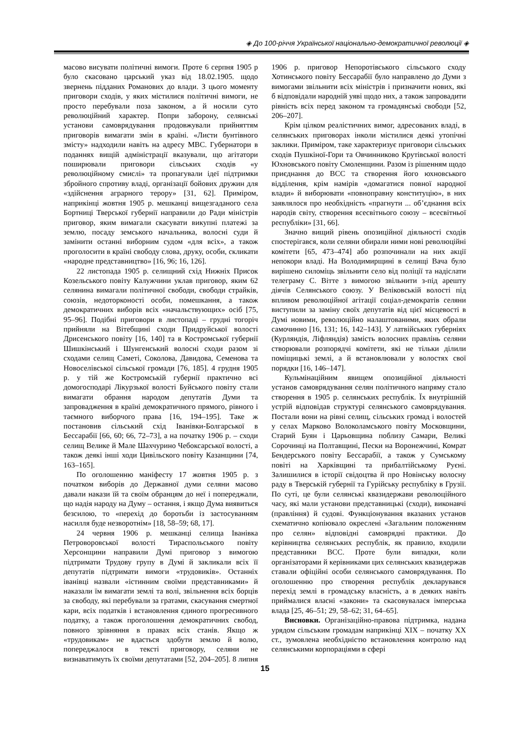◈ До 100-річчя Української національно-демократичної революції ◈
масово висувати політичні вимоги. Проте 6 серпня 1905 р було скасовано царський указ від 18.02.1905. щодо звернень підданих Романових до влади. З цього моменту приговори сходів, у яких містилися політичні вимоги, не просто перебували поза законом, а й носили суто революційний характер. Попри заборону, селянські установи самоврядування продовжували прийняттям приговорів вимагати змін в країні. «Листи бунтівного змісту» надходили навіть на адресу МВС. Губернатори в поданнях вищій адміністрації вказували, що агітатори поширювали приговори сільських сходів «у революційному смислі» та пропагували ідеї підтримки збройного спротиву владі, організації бойових дружин для «здійснення аграрного терору» [31, 62]. Приміром, наприкінці жовтня 1905 р. мешканці вищезгаданого села Бортниці Тверської губернії направили до Ради міністрів приговор, яким вимагали скасувати викупні платежі за землю, посаду земського начальника, волосні суди й замінити останні виборним судом «для всіх», а також проголосити в країні свободу слова, друку, особи, скликати «народне представництво» [16, 96; 16, 126].
22 листопада 1905 р. селищний схід Нижніх Присок Козельського повіту Калужчини уклав приговор, яким 62 селянина вимагали політичної свободи, свободи страйків, союзів, недоторконості особи, помешкання, а також демократичних виборів всіх «начальствующих» осіб [75, 95–96]. Подібні приговори в листопаді – грудні тогоріч прийняли на Вітебщині сходи Придруйської волості Дрисенського повіту [16, 140] та в Костромської губернії Шишкінський і Шунгенський волосні сходи разом зі сходами селищ Саметі, Соколова, Давидова, Семенова та Новоселівської сільської громади [76, 185]. 4 грудня 1905 р. у тій же Костромській губернії практично всі домогосподарі Лікурзької волості Буйського повіту стали вимагати обрання народом депутатів Думи та запровадження в країні демократичного прямого, рівного і таємного виборчого права [16, 194–195]. Таке ж постановив сільський схід Іванівки-Болгарської в Бессарабії [66, 60; 66, 72–73], а на початку 1906 р. – сходи селищ Велике й Мале Шахчурино Чебоксарської волості, а також деякі інші ходи Цивільского повіту Казанщини [74, 163–165].
По оголошенню маніфесту 17 жовтня 1905 р. з початком виборів до Державної думи селяни масово давали накази їй та своїм обранцям до неї і попереджали, що надія народу на Думу – остання, і якщо Дума виявиться безсилою, то «перехід до боротьби із застосуванням насилля буде незворотнім» [18, 58–59; 68, 17].
24 червня 1906 р. мешканці селища Іванівка Петроворовської волості Тираспольського повіту Херсонщини направили Думі приговор з вимогою підтримати Трудову групу в Думі й закликали всіх її депутатів підтримати вимоги «трудовиків». Останніх іванівці назвали «істинним своїми представниками» й наказали їм вимагати землі та волі, звільнення всіх борців за свободу, які перебували за гратами, скасування смертної кари, всіх податків і встановлення єдиного прогресивного податку, а також проголошення демократичних свобод, повного зрівняння в правах всіх станів. Якщо ж «трудовикам» не вдасться здобути землю й волю, попереджалося в тексті приговору, селяни не визнаватимуть їх своїми депутатами [52, 204–205]. 8 липня 1906 р. приговор Непоротівського сільського сходу Хотинського повіту Бессарабії було направлено до Думи з вимогами звільнити всіх міністрів і призначити нових, які б відповідали народній уяві щодо них, а також запровадити рівність всіх перед законом та громадянські свободи [52, 206–207].
Крім цілком реалістичних вимог, адресованих владі, в селянських приговорах інколи містилися деякі утопічні заклики. Приміром, таке характеризує приговори сільських сходів Пушкіної-Гори та Овчинниково Крутівської волості Юхновського повіту Смоленщини. Разом із рішенням щодо приєднання до ВСС та створення його юхновського відділення, крім намірів «домагатися повної народної влади» й виборювати «повноправну конституцію», в них заявлялося про необхідність «прагнути ... об’єднання всіх народів світу, створення всесвітнього союзу – всесвітньої республіки» [31, 66].
Значно вищий рівень опозиційної діяльності сходів спостерігався, коли селяни обирали ними нові революційні комітети [65, 473–474] або розпочинали на них акції непокори владі. На Володимирщині в селищі Вача було вирішено силоміць звільнити село від поліції та надіслати телеграму С. Вітте з вимогою звільнити з-під арешту діячів Селянського союзу. У Веліковській волості під впливом революційної агітації соціал-демократів селяни виступили за заміну своїх депутатів від цієї місцевості в Думі новими, революційно налаштованими, яких обрали самочинно [16, 131; 16, 142–143]. У латвійських губерніях (Курляндія, Ліфляндія) замість волосних правлінь селяни створювали розпорядчі комітети, які не тільки ділили поміщицькі землі, а й встановлювали у волостях свої порядки [16, 146–147].
Кульмінаційним явищем опозиційної діяльності установ самоврядування селян політичного напряму стало створення в 1905 р. селянських республік. Їх внутрішній устрій відповідав структурі селянського самоврядування. Постали вони на рівні селищ, сільських громад і волостей у селах Марково Волоколамського повіту Московщини, Старий Буян і Царьовщина поблизу Самари, Великі Сорочинці на Полтавщині, Пески на Воронежчині, Комрат Бендерського повіту Бессарабії, а також у Сумському повіті на Харківщині та прибалтійському Руєні. Залишилися в історії свідоцтва й про Новінську волосну раду в Тверській губернії та Гурійську республіку в Грузії. По суті, це були селянські квазидержави революційного часу, які мали установи представницькі (сходи), виконавчі (правління) й судові. Функціонування вказаних установ схематично копіювало окреслені «Загальним положенням про селян» відповідні самоврядні практики. До керівництва селянських республік, як правило, входили представники ВСС. Проте були випадки, коли організаторами й керівниками цих селянських квазидержав ставали офіційні особи селянського самоврядування. По оголошенню про створення республік декларувався перехід землі в громадську власність, а в деяких навіть приймалися власні «закони» та скасовувалася імперська влада [25, 46–51; 29, 58–62; 31, 64–65].
Висновки. Організаційно-правова підтримка, надана урядом сільським громадам наприкінці XIX – початку XX ст., зумовлена необхідністю встановлення контролю над селянськими корпораціями в сфері
15